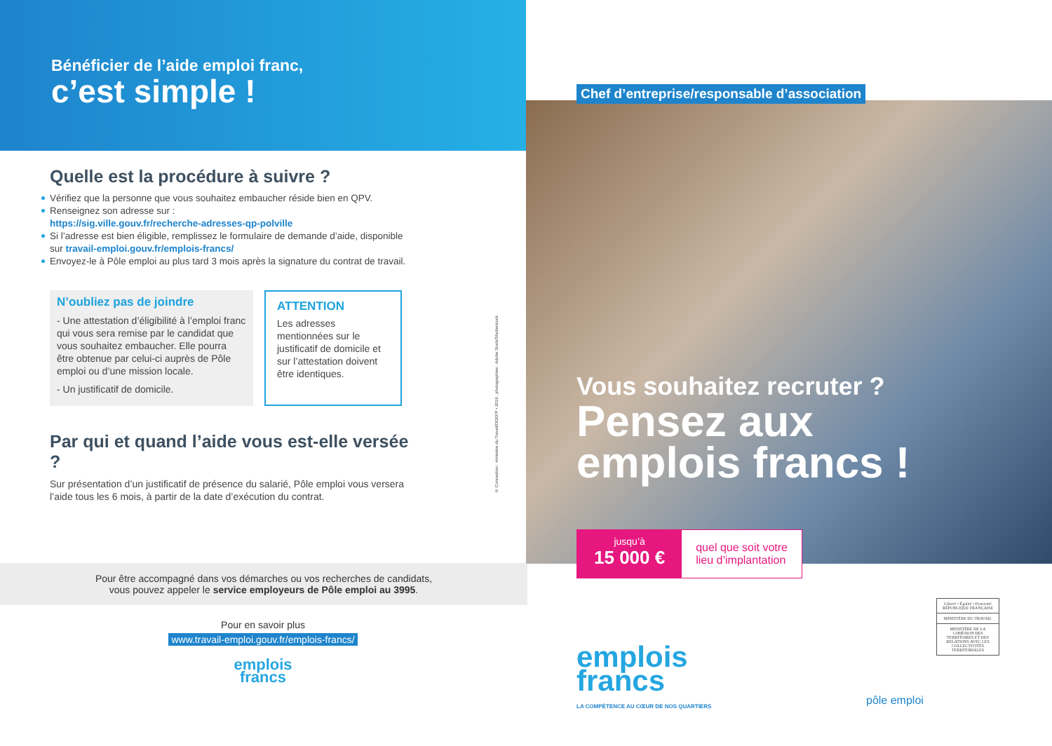Bénéficier de l’aide emploi franc,
c’est simple !
Quelle est la procédure à suivre ?
Vérifiez que la personne que vous souhaitez embaucher réside bien en QPV.
Renseignez son adresse sur :
https://sig.ville.gouv.fr/recherche-adresses-qp-polville
Si l’adresse est bien éligible, remplissez le formulaire de demande d’aide, disponible sur travail-emploi.gouv.fr/emplois-francs/
Envoyez-le à Pôle emploi au plus tard 3 mois après la signature du contrat de travail.
N’oubliez pas de joindre
- Une attestation d’éligibilité à l’emploi franc qui vous sera remise par le candidat que vous souhaitez embaucher. Elle pourra être obtenue par celui-ci auprès de Pôle emploi ou d’une mission locale.
- Un justificatif de domicile.
ATTENTION
Les adresses mentionnées sur le justificatif de domicile et sur l’attestation doivent être identiques.
Par qui et quand l’aide vous est-elle versée ?
Sur présentation d’un justificatif de présence du salarié, Pôle emploi vous versera l’aide tous les 6 mois, à partir de la date d’exécution du contrat.
Pour être accompagné dans vos démarches ou vos recherches de candidats,
vous pouvez appeler le service employeurs de Pôle emploi au 3995.
Pour en savoir plus
www.travail-emploi.gouv.fr/emplois-francs/
emplois
francs
© Conception : ministère du Travail/DGEFP • 2019 ; photographies : Adobe Stock/Shutterstock
Chef d’entreprise/responsable d’association
Vous souhaitez recruter ?
Pensez aux
emplois francs !
jusqu’à
15 000 €
quel que soit votre
lieu d’implantation
emplois
francs
LA COMPÉTENCE AU CŒUR DE NOS QUARTIERS
pôle emploi
Liberté • Égalité • Fraternité
RÉPUBLIQUE FRANÇAISE
MINISTÈRE DU TRAVAIL
MINISTÈRE DE LA COHÉSION DES TERRITOIRES ET DES RELATIONS AVEC LES COLLECTIVITÉS TERRITORIALES